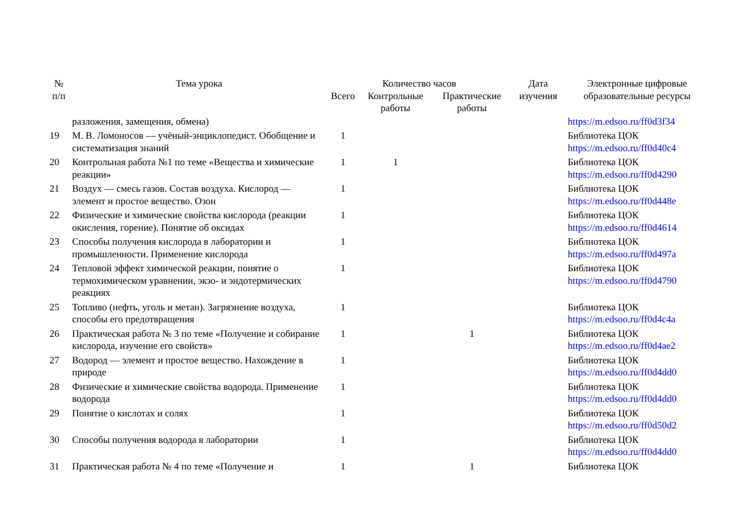| № п/п | Тема урока | Количество часов | | | Дата изучения | Электронные цифровые образовательные ресурсы |
| --- | --- | --- | --- | --- | --- | --- |
| | | Всего | Контрольные работы | Практические работы | | |
| | разложения, замещения, обмена) | | | | | https://m.edsoo.ru/ff0d3f34 |
| 19 | М. В. Ломоносов — учёный-энциклопедист. Обобщение и систематизация знаний | 1 | | | | Библиотека ЦОК https://m.edsoo.ru/ff0d40c4 |
| 20 | Контрольная работа №1 по теме «Вещества и химические реакции» | 1 | 1 | | | Библиотека ЦОК https://m.edsoo.ru/ff0d4290 |
| 21 | Воздух — смесь газов. Состав воздуха. Кислород — элемент и простое вещество. Озон | 1 | | | | Библиотека ЦОК https://m.edsoo.ru/ff0d448e |
| 22 | Физические и химические свойства кислорода (реакции окисления, горение). Понятие об оксидах | 1 | | | | Библиотека ЦОК https://m.edsoo.ru/ff0d4614 |
| 23 | Способы получения кислорода в лаборатории и промышленности. Применение кислорода | 1 | | | | Библиотека ЦОК https://m.edsoo.ru/ff0d497a |
| 24 | Тепловой эффект химической реакции, понятие о термохимическом уравнении, экзо- и эндотермических реакциях | 1 | | | | Библиотека ЦОК https://m.edsoo.ru/ff0d4790 |
| 25 | Топливо (нефть, уголь и метан). Загрязнение воздуха, способы его предотвращения | 1 | | | | Библиотека ЦОК https://m.edsoo.ru/ff0d4c4a |
| 26 | Практическая работа № 3 по теме «Получение и собирание кислорода, изучение его свойств» | 1 | | 1 | | Библиотека ЦОК https://m.edsoo.ru/ff0d4ae2 |
| 27 | Водород — элемент и простое вещество. Нахождение в природе | 1 | | | | Библиотека ЦОК https://m.edsoo.ru/ff0d4dd0 |
| 28 | Физические и химические свойства водорода. Применение водорода | 1 | | | | Библиотека ЦОК https://m.edsoo.ru/ff0d4dd0 |
| 29 | Понятие о кислотах и солях | 1 | | | | Библиотека ЦОК https://m.edsoo.ru/ff0d50d2 |
| 30 | Способы получения водорода в лаборатории | 1 | | | | Библиотека ЦОК https://m.edsoo.ru/ff0d4dd0 |
| 31 | Практическая работа № 4 по теме «Получение и | 1 | | 1 | | Библиотека ЦОК |